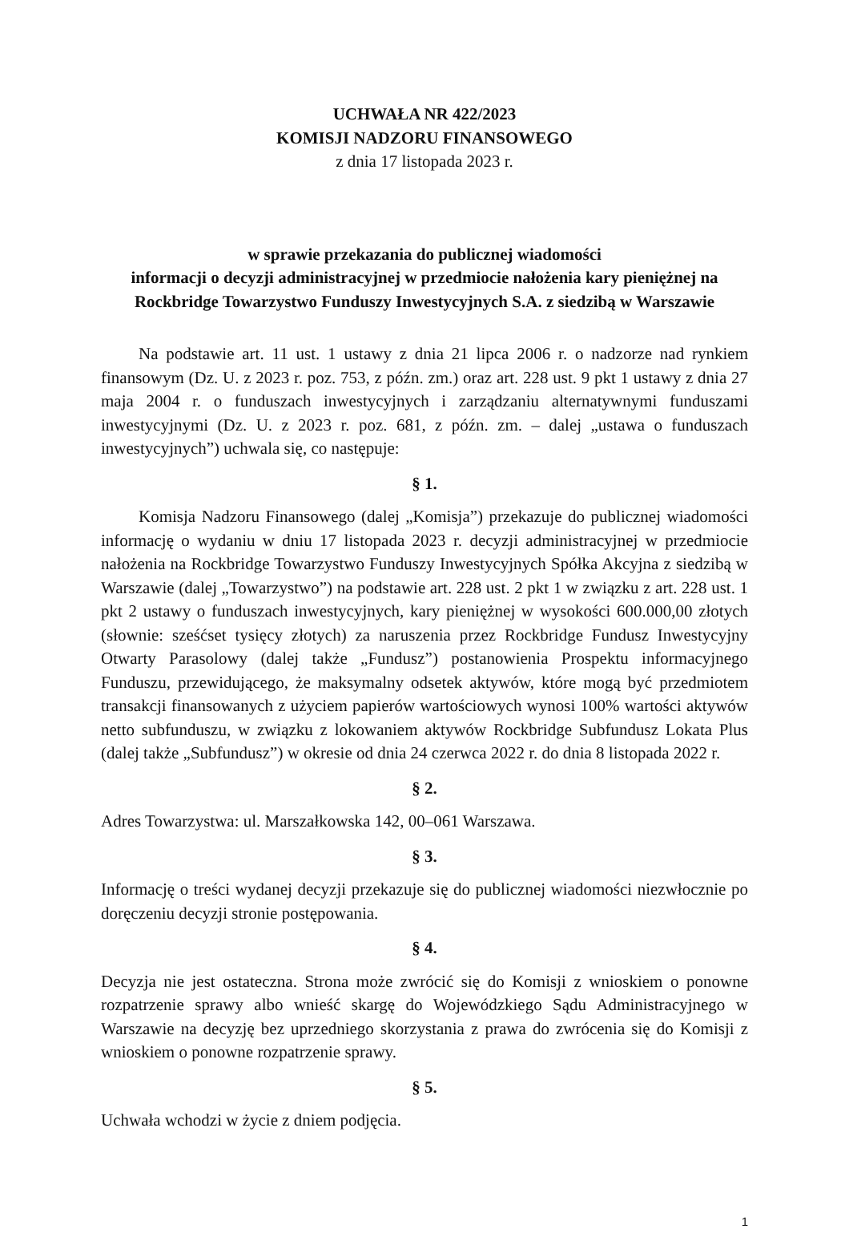UCHWAŁA NR 422/2023
KOMISJI NADZORU FINANSOWEGO
z dnia 17 listopada 2023 r.
w sprawie przekazania do publicznej wiadomości
informacji o decyzji administracyjnej w przedmiocie nałożenia kary pieniężnej na
Rockbridge Towarzystwo Funduszy Inwestycyjnych S.A. z siedzibą w Warszawie
Na podstawie art. 11 ust. 1 ustawy z dnia 21 lipca 2006 r. o nadzorze nad rynkiem finansowym (Dz. U. z 2023 r. poz. 753, z późn. zm.) oraz art. 228 ust. 9 pkt 1 ustawy z dnia 27 maja 2004 r. o funduszach inwestycyjnych i zarządzaniu alternatywnymi funduszami inwestycyjnymi (Dz. U. z 2023 r. poz. 681, z późn. zm. – dalej „ustawa o funduszach inwestycyjnych”) uchwala się, co następuje:
§ 1.
Komisja Nadzoru Finansowego (dalej „Komisja”) przekazuje do publicznej wiadomości informację o wydaniu w dniu 17 listopada 2023 r. decyzji administracyjnej w przedmiocie nałożenia na Rockbridge Towarzystwo Funduszy Inwestycyjnych Spółka Akcyjna z siedzibą w Warszawie (dalej „Towarzystwo”) na podstawie art. 228 ust. 2 pkt 1 w związku z art. 228 ust. 1 pkt 2 ustawy o funduszach inwestycyjnych, kary pieniężnej w wysokości 600.000,00 złotych (słownie: sześćset tysięcy złotych) za naruszenia przez Rockbridge Fundusz Inwestycyjny Otwarty Parasolowy (dalej także „Fundusz”) postanowienia Prospektu informacyjnego Funduszu, przewidującego, że maksymalny odsetek aktywów, które mogą być przedmiotem transakcji finansowanych z użyciem papierów wartościowych wynosi 100% wartości aktywów netto subfunduszu, w związku z lokowaniem aktywów Rockbridge Subfundusz Lokata Plus (dalej także „Subfundusz”) w okresie od dnia 24 czerwca 2022 r. do dnia 8 listopada 2022 r.
§ 2.
Adres Towarzystwa: ul. Marszałkowska 142, 00–061 Warszawa.
§ 3.
Informację o treści wydanej decyzji przekazuje się do publicznej wiadomości niezwłocznie po doręczeniu decyzji stronie postępowania.
§ 4.
Decyzja nie jest ostateczna. Strona może zwrócić się do Komisji z wnioskiem o ponowne rozpatrzenie sprawy albo wnieść skargę do Wojewódzkiego Sądu Administracyjnego w Warszawie na decyzję bez uprzedniego skorzystania z prawa do zwrócenia się do Komisji z wnioskiem o ponowne rozpatrzenie sprawy.
§ 5.
Uchwała wchodzi w życie z dniem podjęcia.
1